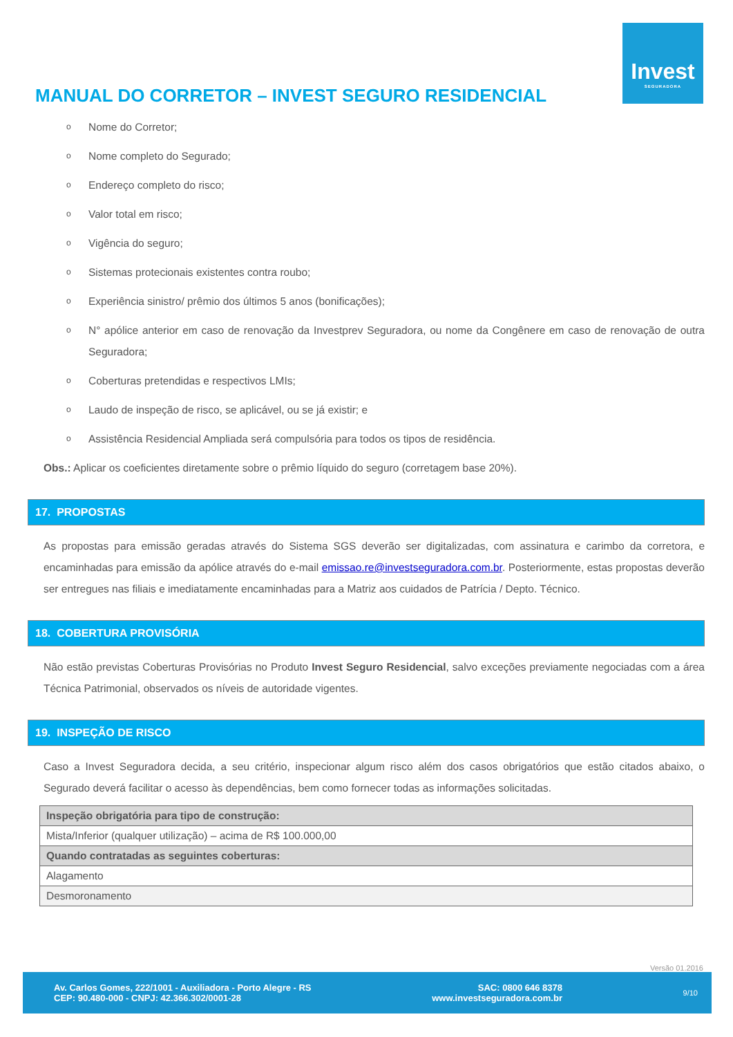Invest
SEGURADORA
MANUAL DO CORRETOR – INVEST SEGURO RESIDENCIAL
o Nome do Corretor;
o Nome completo do Segurado;
o Endereço completo do risco;
o Valor total em risco;
o Vigência do seguro;
o Sistemas protecionais existentes contra roubo;
o Experiência sinistro/ prêmio dos últimos 5 anos (bonificações);
o N° apólice anterior em caso de renovação da Investprev Seguradora, ou nome da Congênere em caso de renovação de outra Seguradora;
o Coberturas pretendidas e respectivos LMIs;
o Laudo de inspeção de risco, se aplicável, ou se já existir; e
o Assistência Residencial Ampliada será compulsória para todos os tipos de residência.
Obs.: Aplicar os coeficientes diretamente sobre o prêmio líquido do seguro (corretagem base 20%).
17. PROPOSTAS
As propostas para emissão geradas através do Sistema SGS deverão ser digitalizadas, com assinatura e carimbo da corretora, e encaminhadas para emissão da apólice através do e-mail emissao.re@investseguradora.com.br. Posteriormente, estas propostas deverão ser entregues nas filiais e imediatamente encaminhadas para a Matriz aos cuidados de Patrícia / Depto. Técnico.
18. COBERTURA PROVISÓRIA
Não estão previstas Coberturas Provisórias no Produto Invest Seguro Residencial, salvo exceções previamente negociadas com a área Técnica Patrimonial, observados os níveis de autoridade vigentes.
19. INSPEÇÃO DE RISCO
Caso a Invest Seguradora decida, a seu critério, inspecionar algum risco além dos casos obrigatórios que estão citados abaixo, o Segurado deverá facilitar o acesso às dependências, bem como fornecer todas as informações solicitadas.
| Inspeção obrigatória para tipo de construção: |
| --- |
| Mista/Inferior (qualquer utilização) – acima de R$ 100.000,00 |
| Quando contratadas as seguintes coberturas: |
| Alagamento |
| Desmoronamento |
Versão 01.2016
Av. Carlos Gomes, 222/1001 - Auxiliadora - Porto Alegre - RS
CEP: 90.480-000 - CNPJ: 42.366.302/0001-28
SAC: 0800 646 8378
www.investseguradora.com.br
9/10